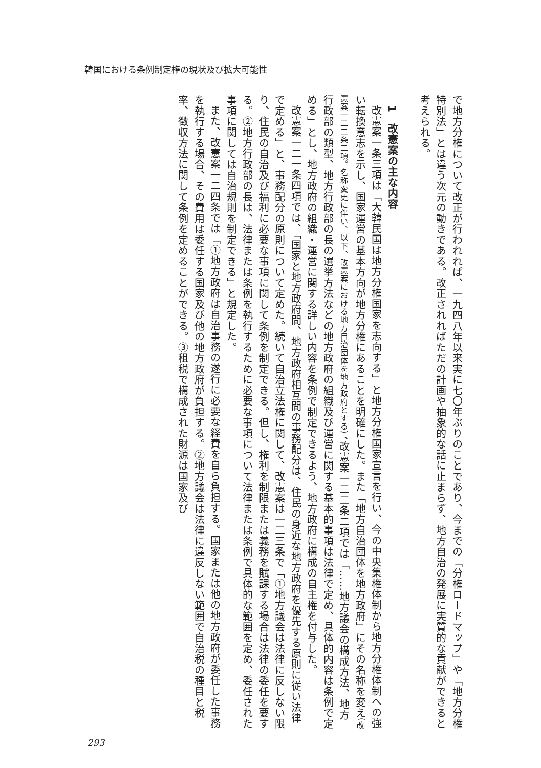韓国における条例制定権の現状及び拡大可能性
で地方分権について改正が行われれば、一九四八年以来実に七〇年ぶりのことであり、今までの「分権ロードマップ」や「地方分権特別法」とは違う次元の動きである。改正されればただの計画や抽象的な話に止まらず、地方自治の発展に実質的な貢献ができると考えられる。
1　改憲案の主な内容
改憲案一条三項は「大韓民国は地方分権国家を志向する」と地方分権国家宣言を行い、今の中央集権体制から地方分権体制への強い転換意志を示し、国家運営の基本方向が地方分権にあることを明確にした。また「地方自治団体を地方政府」にその名称を変え（改憲案一二二条二項。名称変更に伴い、以下、改憲案における地方自治団体を地方政府とする）、改憲案一二二条二項では「……地方議会の構成方法、地方行政部の類型、地方行政部の長の選挙方法などの地方政府の組織及び運営に関する基本的事項は法律で定め、具体的内容は条例で定める」とし、地方政府の組織・運営に関する詳しい内容を条例で制定できるよう、地方政府に構成の自主権を付与した。
改憲案一二一条四項では、「国家と地方政府間、地方政府相互間の事務配分は、住民の身近な地方政府を優先する原則に従い法律で定める」と、事務配分の原則について定めた。続いて自治立法権に関して、改憲案は一二三条で「①地方議会は法律に反しない限り、住民の自治及び福利に必要な事項に関して条例を制定できる。但し、権利を制限または義務を賦課する場合は法律の委任を要する。②地方行政部の長は、法律または条例を執行するために必要な事項について法律または条例で具体的な範囲を定め、委任された事項に関しては自治規則を制定できる」と規定した。
また、改憲案一二四条では「①地方政府は自治事務の遂行に必要な経費を自ら負担する。国家または他の地方政府が委任した事務を執行する場合、その費用は委任する国家及び他の地方政府が負担する。②地方議会は法律に違反しない範囲で自治税の種目と税率、徴収方法に関して条例を定めることができる。③租税で構成された財源は国家及び
293